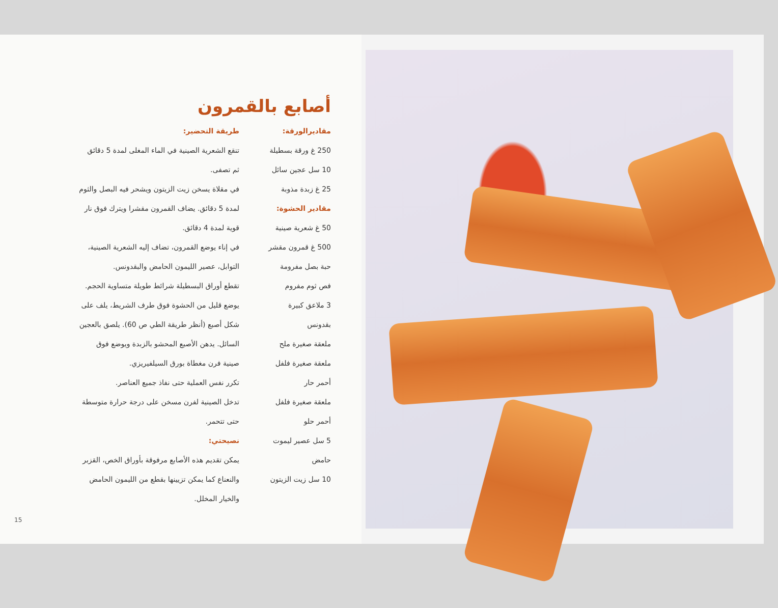أصابع بالقمرون
مقاديرالورقة:
250 غ ورقة بسطيلة
10 سل عجين سائل
25 غ زبدة مذوبة
مقادير الحشوة:
50 غ شعرية صينية
500 غ قمرون مقشر
حبة بصل مفرومة
فص ثوم مفروم
3 ملاعق كبيرة
بقدونس
ملعقة صغيرة ملح
ملعقة صغيرة فلفل
أحمر حار
ملعقة صغيرة فلفل
أحمر حلو
5 سل عصير ليموت
حامض
10 سل زيت الزيتون
طريقة التحضير:
تنقع الشعرية الصينية في الماء المغلى لمدة 5 دقائق
ثم تصفى.
في مقلاة يسخن زيت الزيتون ويشحر فيه البصل والثوم
لمدة 5 دقائق. يضاف القمرون مقشرا ويترك فوق نار
قوية لمدة 4 دقائق.
في إناء يوضع القمرون، تضاف إليه الشعرية الصينية،
التوابل، عصير الليمون الحامض والبقدونس.
تقطع أوراق البسطيلة شرائط طويلة متساوية الحجم.
يوضع قليل من الحشوة فوق طرف الشريط، يلف على
شكل أصبع (أنظر طريقة الطي ص 60). يلصق بالعجين
السائل. يدهن الأصبع المحشو بالزبدة ويوضع فوق
صينية فرن مغطاة بورق السيلفيريزي.
تكرر نفس العملية حتى نفاذ جميع العناصر.
تدخل الصينية لفرن مسخن على درجة حرارة متوسطة
حتى تتحمر.
نصيحتي:
يمكن تقديم هذه الأصابع مرفوقة بأوراق الخص، القزبر
والنعناع كما يمكن تزيينها بقطع من الليمون الحامض
والخيار المخلل.
15